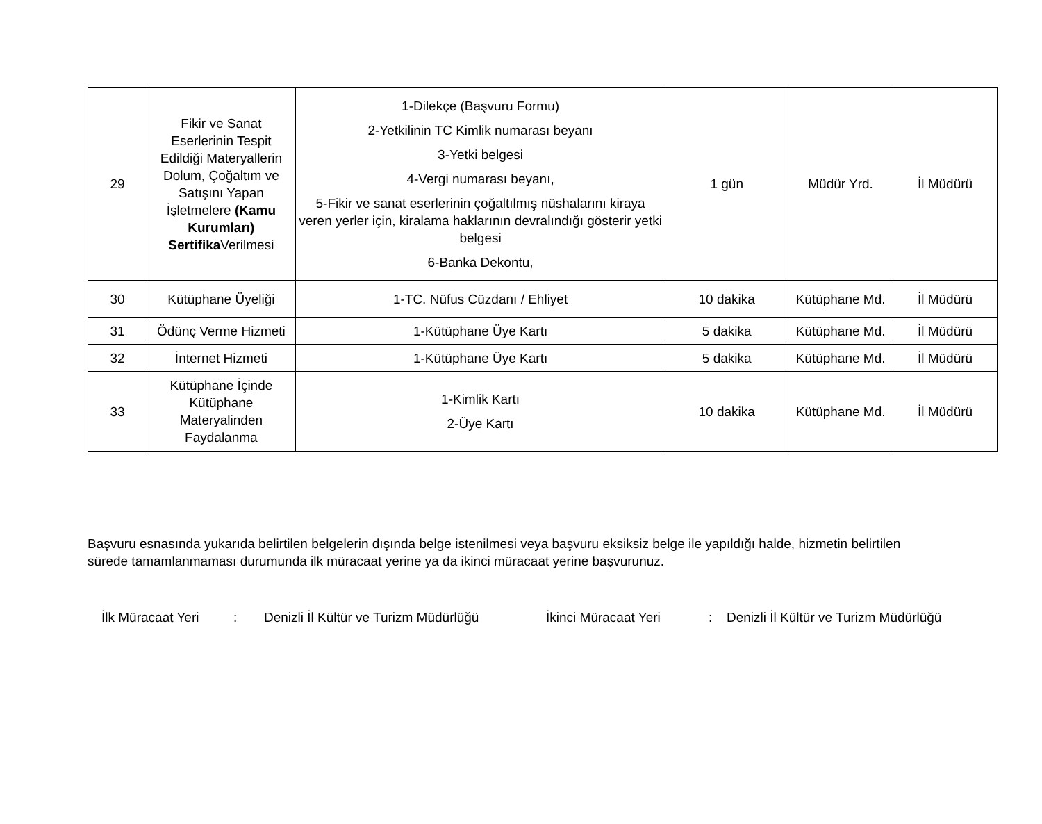| 29 | Fikir ve Sanat Eserlerinin Tespit Edildiği Materyallerin Dolum, Çoğaltım ve Satışını Yapan İşletmelere (Kamu Kurumları) Sertifika Verilmesi | 1-Dilekçe (Başvuru Formu) 2-Yetkilinin TC Kimlik numarası beyanı 3-Yetki belgesi 4-Vergi numarası beyanı, 5-Fikir ve sanat eserlerinin çoğaltılmış nüshalarını kiraya veren yerler için, kiralama haklarının devralındığı gösterir yetki belgesi 6-Banka Dekontu, | 1 gün | Müdür Yrd. | İl Müdürü |
| 30 | Kütüphane Üyeliği | 1-TC. Nüfus Cüzdanı / Ehliyet | 10 dakika | Kütüphane Md. | İl Müdürü |
| 31 | Ödünç Verme Hizmeti | 1-Kütüphane Üye Kartı | 5 dakika | Kütüphane Md. | İl Müdürü |
| 32 | İnternet Hizmeti | 1-Kütüphane Üye Kartı | 5 dakika | Kütüphane Md. | İl Müdürü |
| 33 | Kütüphane İçinde Kütüphane Materyalinden Faydalanma | 1-Kimlik Kartı 2-Üye Kartı | 10 dakika | Kütüphane Md. | İl Müdürü |
Başvuru esnasında yukarıda belirtilen belgelerin dışında belge istenilmesi veya başvuru eksiksiz belge ile yapıldığı halde, hizmetin belirtilen sürede tamamlanmaması durumunda ilk müracaat yerine ya da ikinci müracaat yerine başvurunuz.
İlk Müracaat Yeri: Denizli İl Kültür ve Turizm Müdürlüğü İkinci Müracaat Yeri: Denizli İl Kültür ve Turizm Müdürlüğü